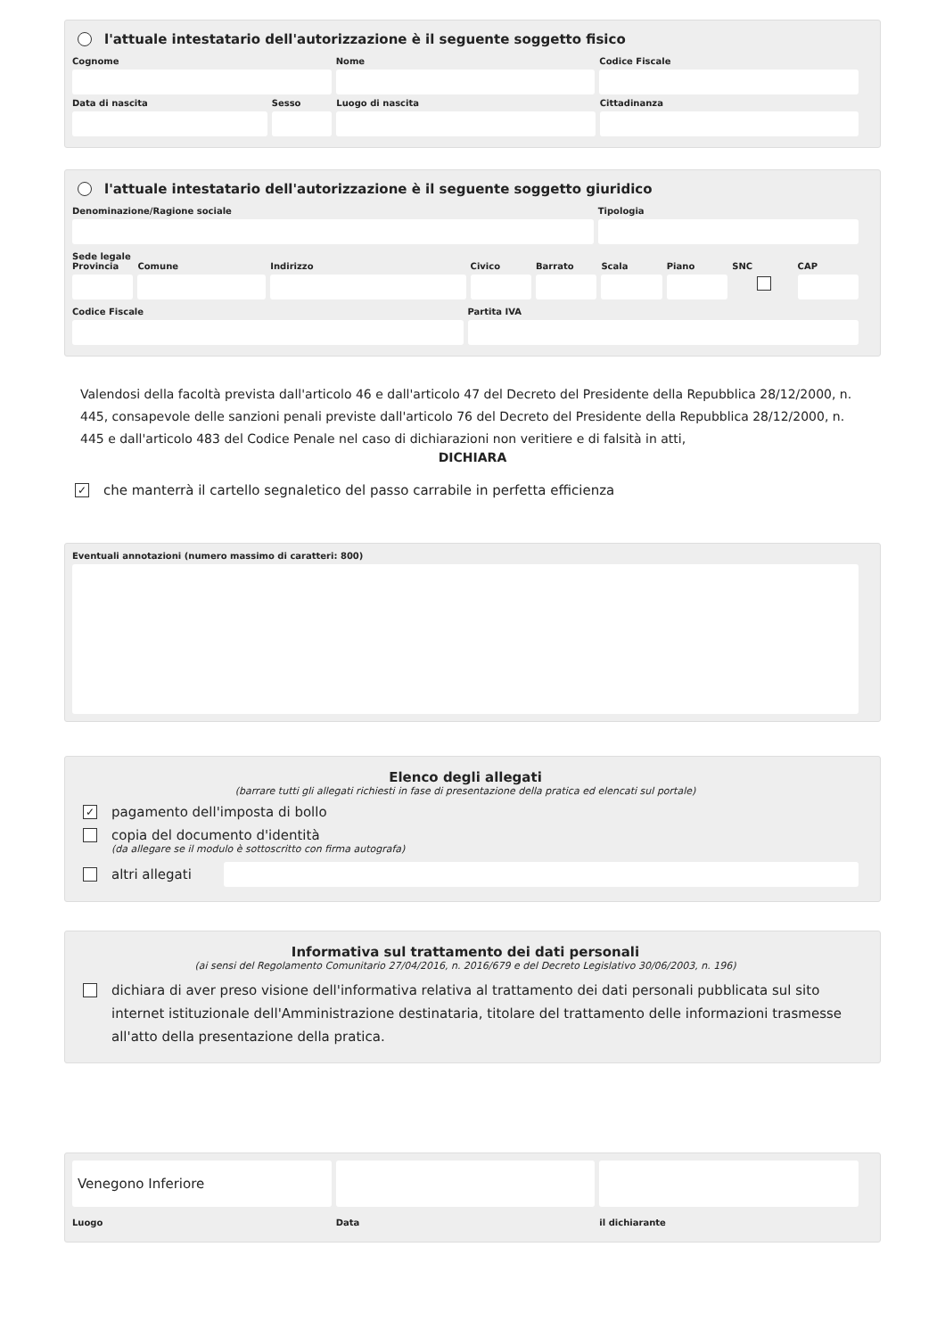l'attuale intestatario dell'autorizzazione è il seguente soggetto fisico
Cognome Nome Codice Fiscale
Data di nascita Sesso Luogo di nascita Cittadinanza
l'attuale intestatario dell'autorizzazione è il seguente soggetto giuridico
Denominazione/Ragione sociale Tipologia
Sede legale
Provincia Comune Indirizzo Civico Barrato Scala Piano SNC CAP
Codice Fiscale Partita IVA
Valendosi della facoltà prevista dall'articolo 46 e dall'articolo 47 del Decreto del Presidente della Repubblica 28/12/2000, n. 445, consapevole delle sanzioni penali previste dall'articolo 76 del Decreto del Presidente della Repubblica 28/12/2000, n. 445 e dall'articolo 483 del Codice Penale nel caso di dichiarazioni non veritiere e di falsità in atti,
DICHIARA
✓ che manterrà il cartello segnaletico del passo carrabile in perfetta efficienza
Eventuali annotazioni (numero massimo di caratteri: 800)
Elenco degli allegati
(barrare tutti gli allegati richiesti in fase di presentazione della pratica ed elencati sul portale)
✓ pagamento dell'imposta di bollo
copia del documento d'identità
(da allegare se il modulo è sottoscritto con firma autografa)
altri allegati
Informativa sul trattamento dei dati personali
(ai sensi del Regolamento Comunitario 27/04/2016, n. 2016/679 e del Decreto Legislativo 30/06/2003, n. 196)
dichiara di aver preso visione dell'informativa relativa al trattamento dei dati personali pubblicata sul sito internet istituzionale dell'Amministrazione destinataria, titolare del trattamento delle informazioni trasmesse all'atto della presentazione della pratica.
Venegono Inferiore
Luogo
Data il dichiarante